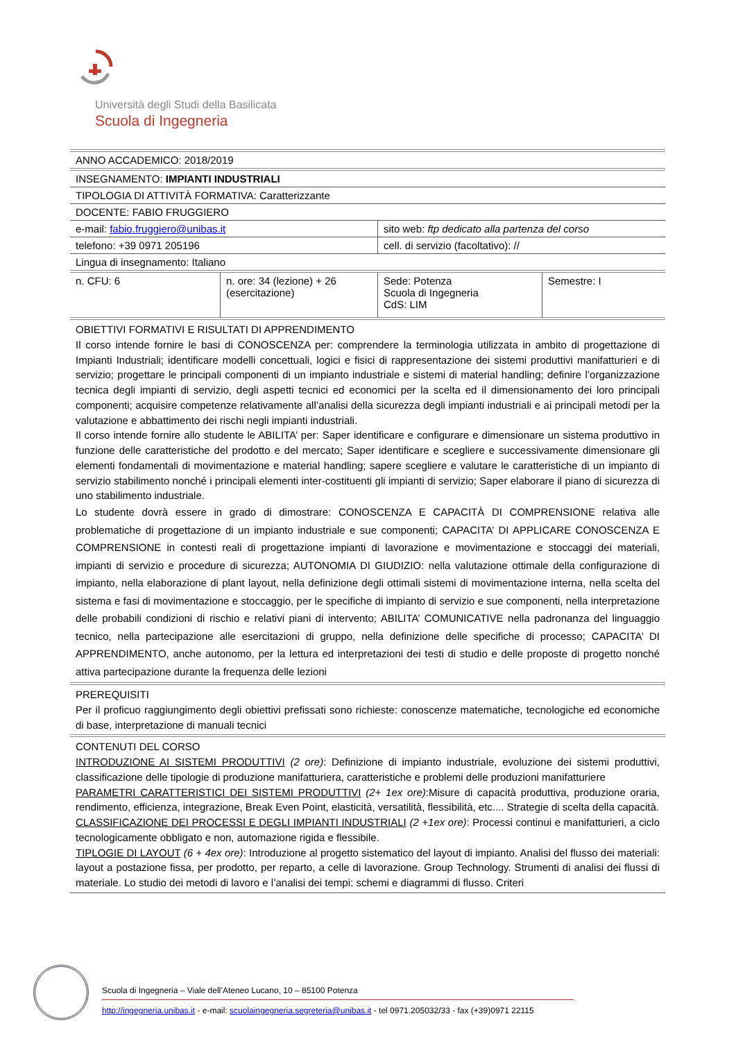Università degli Studi della Basilicata
Scuola di Ingegneria
| ANNO ACCADEMICO: 2018/2019 | | | |
| INSEGNAMENTO: IMPIANTI INDUSTRIALI | | | |
| TIPOLOGIA DI ATTIVITÀ FORMATIVA: Caratterizzante | | | |
| DOCENTE: FABIO FRUGGIERO | | | |
| e-mail: fabio.fruggiero@unibas.it | | sito web: ftp dedicato alla partenza del corso | |
| telefono: +39 0971 205196 | | cell. di servizio (facoltativo): // | |
| Lingua di insegnamento: Italiano | | | |
| n. CFU: 6 | n. ore: 34 (lezione) + 26 (esercitazione) | Sede: Potenza Scuola di Ingegneria CdS: LIM | Semestre: I |
| OBIETTIVI FORMATIVI E RISULTATI DI APPRENDIMENTO Il corso intende fornire le basi di CONOSCENZA per: comprendere la terminologia utilizzata in ambito di progettazione di Impianti Industriali; identificare modelli concettuali, logici e fisici di rappresentazione dei sistemi produttivi manifatturieri e di servizio; progettare le principali componenti di un impianto industriale e sistemi di material handling; definire l’organizzazione tecnica degli impianti di servizio, degli aspetti tecnici ed economici per la scelta ed il dimensionamento dei loro principali componenti; acquisire competenze relativamente all’analisi della sicurezza degli impianti industriali e ai principali metodi per la valutazione e abbattimento dei rischi negli impianti industriali. Il corso intende fornire allo studente le ABILITA’ per: Saper identificare e configurare e dimensionare un sistema produttivo in funzione delle caratteristiche del prodotto e del mercato; Saper identificare e scegliere e successivamente dimensionare gli elementi fondamentali di movimentazione e material handling; sapere scegliere e valutare le caratteristiche di un impianto di servizio stabilimento nonché i principali elementi inter-costituenti gli impianti di servizio; Saper elaborare il piano di sicurezza di uno stabilimento industriale. Lo studente dovrà essere in grado di dimostrare: CONOSCENZA E CAPACITÀ DI COMPRENSIONE relativa alle problematiche di progettazione di un impianto industriale e sue componenti; CAPACITA’ DI APPLICARE CONOSCENZA E COMPRENSIONE in contesti reali di progettazione impianti di lavorazione e movimentazione e stoccaggi dei materiali, impianti di servizio e procedure di sicurezza; AUTONOMIA DI GIUDIZIO: nella valutazione ottimale della configurazione di impianto, nella elaborazione di plant layout, nella definizione degli ottimali sistemi di movimentazione interna, nella scelta del sistema e fasi di movimentazione e stoccaggio, per le specifiche di impianto di servizio e sue componenti, nella interpretazione delle probabili condizioni di rischio e relativi piani di intervento; ABILITA’ COMUNICATIVE nella padronanza del linguaggio tecnico, nella partecipazione alle esercitazioni di gruppo, nella definizione delle specifiche di processo; CAPACITA’ DI APPRENDIMENTO, anche autonomo, per la lettura ed interpretazioni dei testi di studio e delle proposte di progetto nonché attiva partecipazione durante la frequenza delle lezioni | | | |
| PREREQUISITI Per il proficuo raggiungimento degli obiettivi prefissati sono richieste: conoscenze matematiche, tecnologiche ed economiche di base, interpretazione di manuali tecnici | | | |
| CONTENUTI DEL CORSO INTRODUZIONE AI SISTEMI PRODUTTIVI (2 ore) : Definizione di impianto industriale, evoluzione dei sistemi produttivi, classificazione delle tipologie di produzione manifatturiera, caratteristiche e problemi delle produzioni manifatturiere PARAMETRI CARATTERISTICI DEI SISTEMI PRODUTTIVI (2+ 1ex ore) :Misure di capacità produttiva, produzione oraria, rendimento, efficienza, integrazione, Break Even Point, elasticità, versatilità, flessibilità, etc.... Strategie di scelta della capacità. CLASSIFICAZIONE DEI PROCESSI E DEGLI IMPIANTI INDUSTRIALI (2 +1ex ore) : Processi continui e manifatturieri, a ciclo tecnologicamente obbligato e non, automazione rigida e flessibile. TIPLOGIE DI LAYOUT (6 + 4ex ore) : Introduzione al progetto sistematico del layout di impianto. Analisi del flusso dei materiali: layout a postazione fissa, per prodotto, per reparto, a celle di lavorazione. Group Technology. Strumenti di analisi dei flussi di materiale. Lo studio dei metodi di lavoro e l’analisi dei tempi: schemi e diagrammi di flusso. Criteri | | | |
Scuola di Ingegneria – Viale dell’Ateneo Lucano, 10 – 85100 Potenza
http://ingegneria.unibas.it - e-mail: scuolaingegneria.segreteria@unibas.it - tel 0971.205032/33 - fax (+39)0971 22115